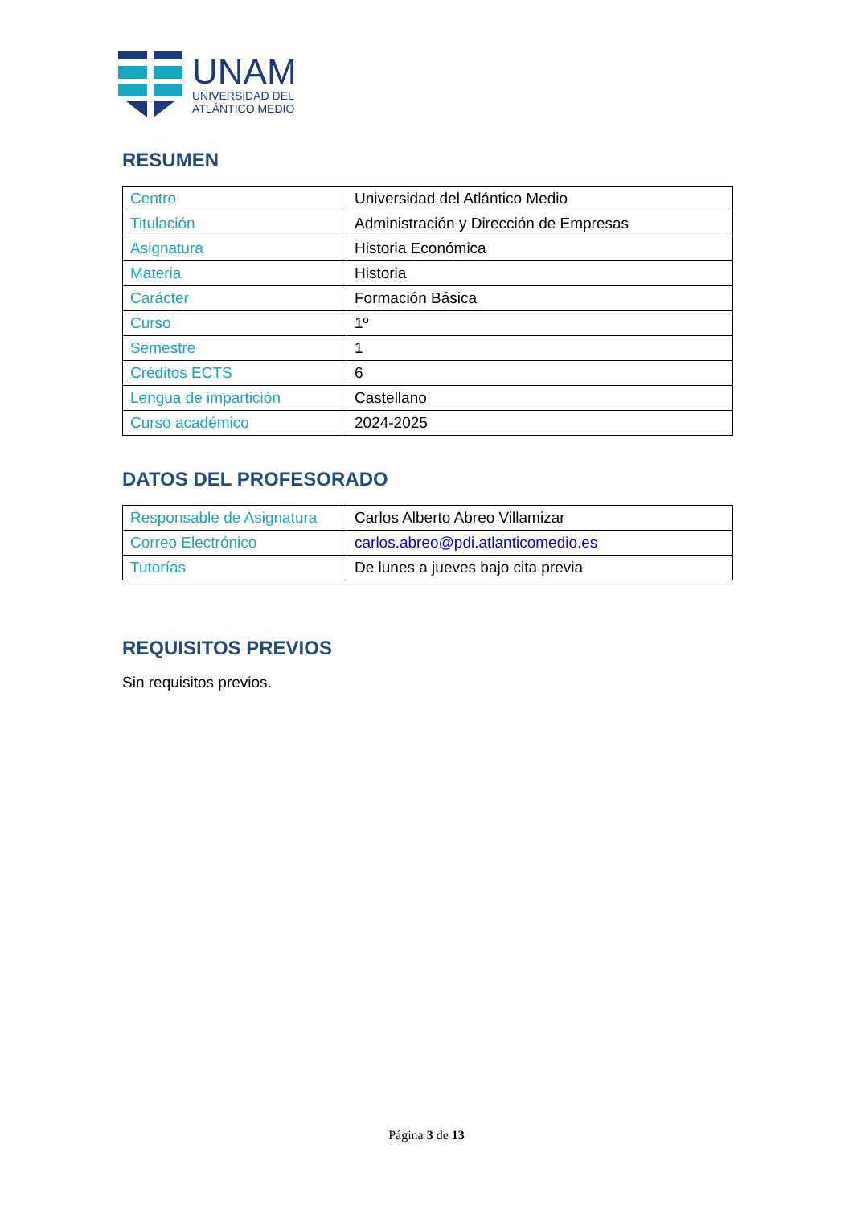UNAM
UNIVERSIDAD DEL
ATLÁNTICO MEDIO
RESUMEN
| Centro | Universidad del Atlántico Medio |
| Titulación | Administración y Dirección de Empresas |
| Asignatura | Historia Económica |
| Materia | Historia |
| Carácter | Formación Básica |
| Curso | 1º |
| Semestre | 1 |
| Créditos ECTS | 6 |
| Lengua de impartición | Castellano |
| Curso académico | 2024-2025 |
DATOS DEL PROFESORADO
| Responsable de Asignatura | Carlos Alberto Abreo Villamizar |
| Correo Electrónico | carlos.abreo@pdi.atlanticomedio.es |
| Tutorías | De lunes a jueves bajo cita previa |
REQUISITOS PREVIOS
Sin requisitos previos.
Página 3 de 13